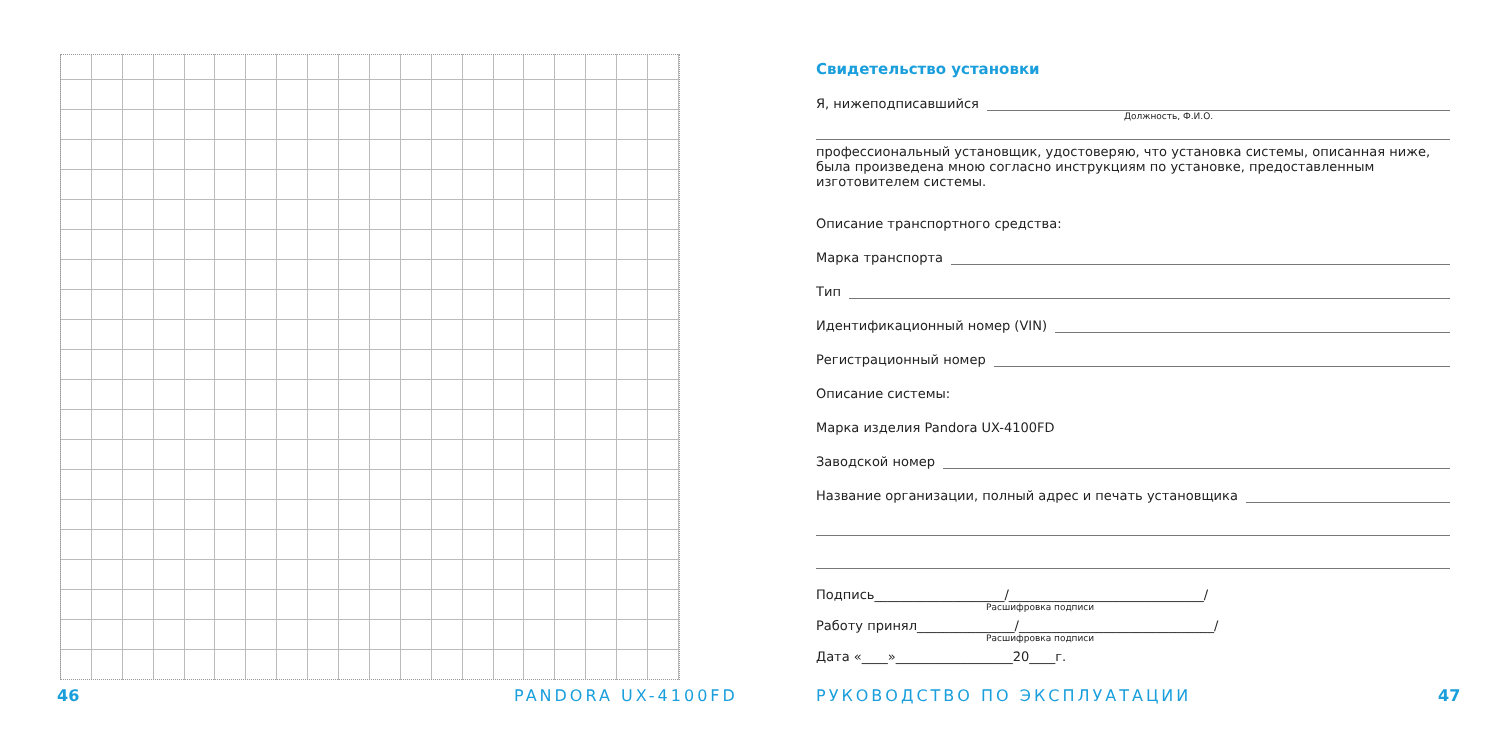46 PANDORA UX-4100FD
Свидетельство установки
Я, нижеподписавшийся
Должность, Ф.И.О.
профессиональный установщик, удостоверяю, что установка системы, описанная ниже, была произведена мною согласно инструкциям по установке, предоставленным изготовителем системы.
Описание транспортного средства:
Марка транспорта
Тип
Идентификационный номер (VIN)
Регистрационный номер
Описание системы:
Марка изделия Pandora UX-4100FD
Заводской номер
Название организации, полный адрес и печать установщика
Подпись____________________/______________________________/
Расшифровка подписи
Работу принял_______________/______________________________/
Расшифровка подписи
Дата «____»__________________20____г.
РУКОВОДСТВО ПО ЭКСПЛУАТАЦИИ 47